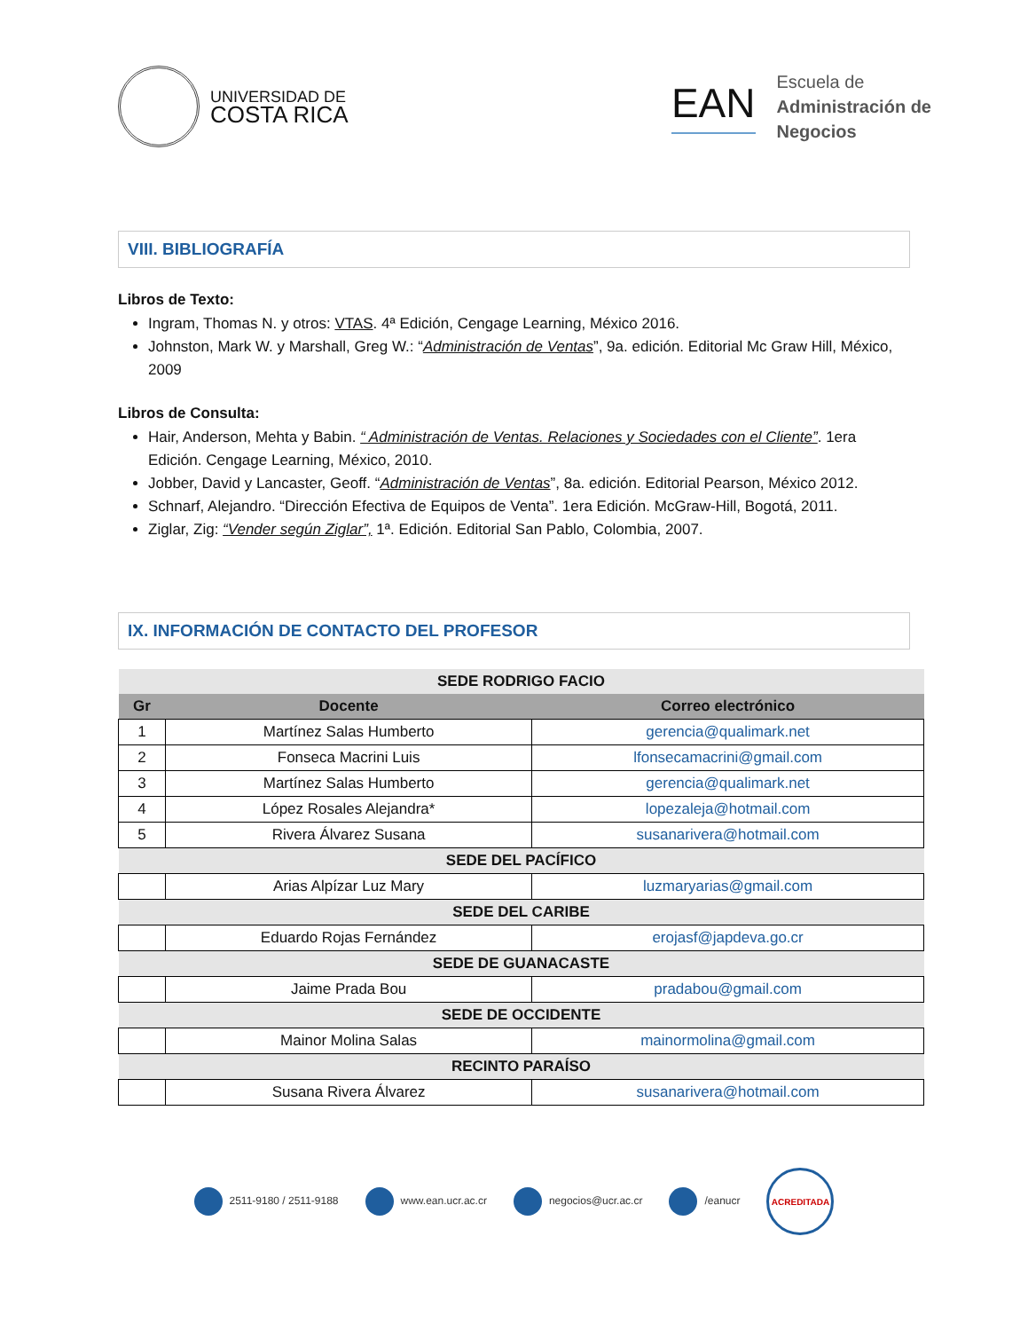UNIVERSIDAD DE
COSTA RICA
EAN
Escuela de
Administración de
Negocios
VIII. BIBLIOGRAFÍA
Libros de Texto:
Ingram, Thomas N. y otros: VTAS. 4ª Edición, Cengage Learning, México 2016.
Johnston, Mark W. y Marshall, Greg W.: “Administración de Ventas”, 9a. edición. Editorial Mc Graw Hill, México, 2009
Libros de Consulta:
Hair, Anderson, Mehta y Babin. “ Administración de Ventas. Relaciones y Sociedades con el Cliente”. 1era Edición. Cengage Learning, México, 2010.
Jobber, David y Lancaster, Geoff. “Administración de Ventas”, 8a. edición. Editorial Pearson, México 2012.
Schnarf, Alejandro. “Dirección Efectiva de Equipos de Venta”. 1era Edición. McGraw-Hill, Bogotá, 2011.
Ziglar, Zig: “Vender según Ziglar”, 1ª. Edición. Editorial San Pablo, Colombia, 2007.
IX. INFORMACIÓN DE CONTACTO DEL PROFESOR
| SEDE RODRIGO FACIO | | |
| --- | --- | --- |
| Gr | Docente | Correo electrónico |
| 1 | Martínez Salas Humberto | gerencia@qualimark.net |
| 2 | Fonseca Macrini Luis | lfonsecamacrini@gmail.com |
| 3 | Martínez Salas Humberto | gerencia@qualimark.net |
| 4 | López Rosales Alejandra* | lopezaleja@hotmail.com |
| 5 | Rivera Álvarez Susana | susanarivera@hotmail.com |
| SEDE DEL PACÍFICO | | |
| | Arias Alpízar Luz Mary | luzmaryarias@gmail.com |
| SEDE DEL CARIBE | | |
| | Eduardo Rojas Fernández | erojasf@japdeva.go.cr |
| SEDE DE GUANACASTE | | |
| | Jaime Prada Bou | pradabou@gmail.com |
| SEDE DE OCCIDENTE | | |
| | Mainor Molina Salas | mainormolina@gmail.com |
| RECINTO PARAÍSO | | |
| | Susana Rivera Álvarez | susanarivera@hotmail.com |
2511-9180 / 2511-9188 www.ean.ucr.ac.cr negocios@ucr.ac.cr /eanucr
ACREDITADA